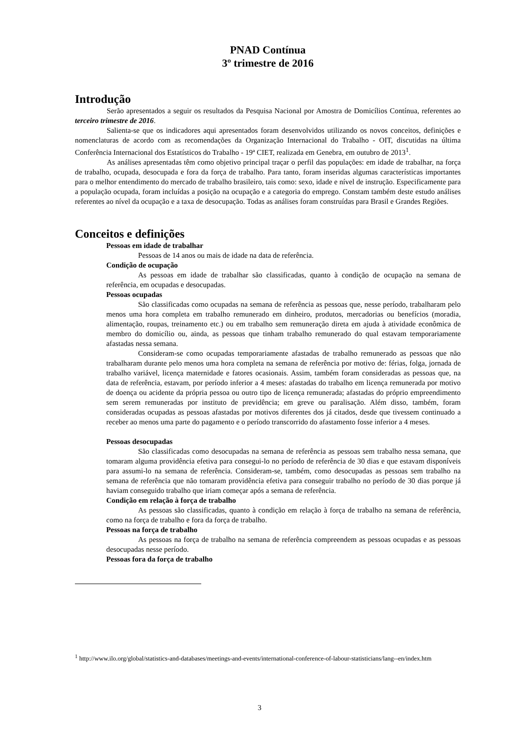PNAD Contínua
3º trimestre de 2016
Introdução
Serão apresentados a seguir os resultados da Pesquisa Nacional por Amostra de Domicílios Contínua, referentes ao terceiro trimestre de 2016.
Salienta-se que os indicadores aqui apresentados foram desenvolvidos utilizando os novos conceitos, definições e nomenclaturas de acordo com as recomendações da Organização Internacional do Trabalho - OIT, discutidas na última Conferência Internacional dos Estatísticos do Trabalho - 19ª CIET, realizada em Genebra, em outubro de 2013<sup>1</sup>.
As análises apresentadas têm como objetivo principal traçar o perfil das populações: em idade de trabalhar, na força de trabalho, ocupada, desocupada e fora da força de trabalho. Para tanto, foram inseridas algumas características importantes para o melhor entendimento do mercado de trabalho brasileiro, tais como: sexo, idade e nível de instrução. Especificamente para a população ocupada, foram incluídas a posição na ocupação e a categoria do emprego. Constam também deste estudo análises referentes ao nível da ocupação e a taxa de desocupação. Todas as análises foram construídas para Brasil e Grandes Regiões.
Conceitos e definições
Pessoas em idade de trabalhar
Pessoas de 14 anos ou mais de idade na data de referência.
Condição de ocupação
As pessoas em idade de trabalhar são classificadas, quanto à condição de ocupação na semana de referência, em ocupadas e desocupadas.
Pessoas ocupadas
São classificadas como ocupadas na semana de referência as pessoas que, nesse período, trabalharam pelo menos uma hora completa em trabalho remunerado em dinheiro, produtos, mercadorias ou benefícios (moradia, alimentação, roupas, treinamento etc.) ou em trabalho sem remuneração direta em ajuda à atividade econômica de membro do domicílio ou, ainda, as pessoas que tinham trabalho remunerado do qual estavam temporariamente afastadas nessa semana.
Consideram-se como ocupadas temporariamente afastadas de trabalho remunerado as pessoas que não trabalharam durante pelo menos uma hora completa na semana de referência por motivo de: férias, folga, jornada de trabalho variável, licença maternidade e fatores ocasionais. Assim, também foram consideradas as pessoas que, na data de referência, estavam, por período inferior a 4 meses: afastadas do trabalho em licença remunerada por motivo de doença ou acidente da própria pessoa ou outro tipo de licença remunerada; afastadas do próprio empreendimento sem serem remuneradas por instituto de previdência; em greve ou paralisação. Além disso, também, foram consideradas ocupadas as pessoas afastadas por motivos diferentes dos já citados, desde que tivessem continuado a receber ao menos uma parte do pagamento e o período transcorrido do afastamento fosse inferior a 4 meses.
Pessoas desocupadas
São classificadas como desocupadas na semana de referência as pessoas sem trabalho nessa semana, que tomaram alguma providência efetiva para consegui-lo no período de referência de 30 dias e que estavam disponíveis para assumi-lo na semana de referência. Consideram-se, também, como desocupadas as pessoas sem trabalho na semana de referência que não tomaram providência efetiva para conseguir trabalho no período de 30 dias porque já haviam conseguido trabalho que iriam começar após a semana de referência.
Condição em relação à força de trabalho
As pessoas são classificadas, quanto à condição em relação à força de trabalho na semana de referência, como na força de trabalho e fora da força de trabalho.
Pessoas na força de trabalho
As pessoas na força de trabalho na semana de referência compreendem as pessoas ocupadas e as pessoas desocupadas nesse período.
Pessoas fora da força de trabalho
<sup>1</sup> http://www.ilo.org/global/statistics-and-databases/meetings-and-events/international-conference-of-labour-statisticians/lang--en/index.htm
3